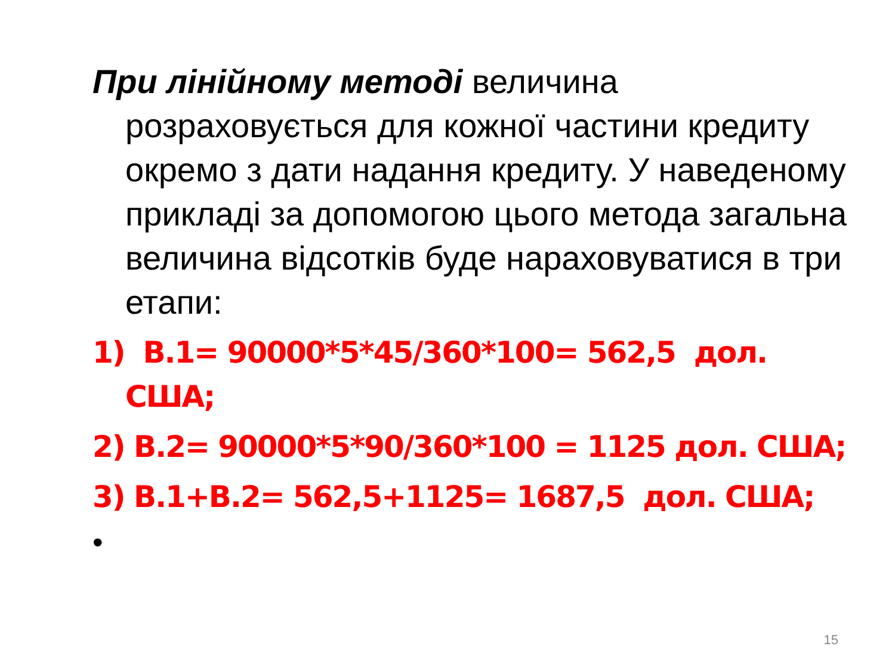При лінійному методі величина розраховується для кожної частини кредиту окремо з дати надання кредиту. У наведеному прикладі за допомогою цього метода загальна величина відсотків буде нараховуватися в три етапи:
1) В.1= 90000*5*45/360*100= 562,5 дол. США;
2) В.2= 90000*5*90/360*100 = 1125 дол. США;
3) В.1+В.2= 562,5+1125= 1687,5 дол. США;
•
15